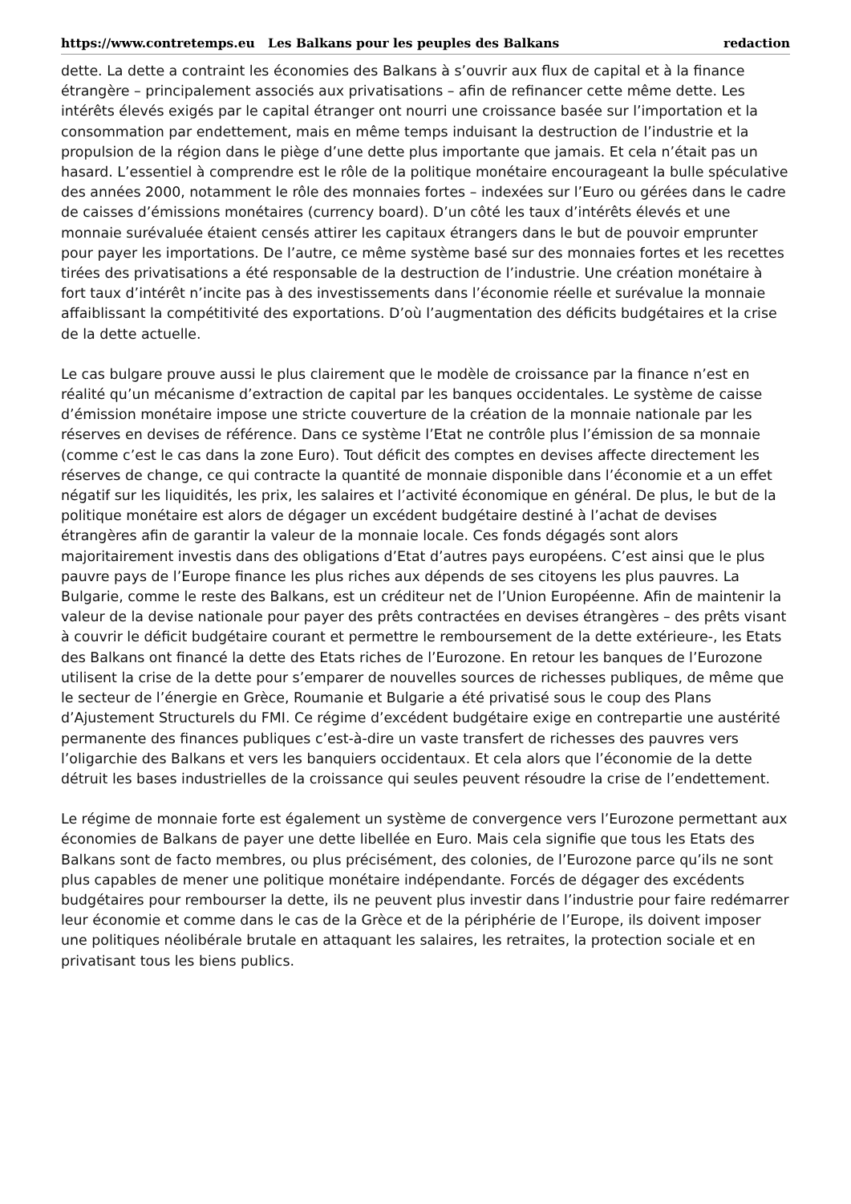https://www.contretemps.eu Les Balkans pour les peuples des Balkans redaction
dette. La dette a contraint les économies des Balkans à s’ouvrir aux flux de capital et à la finance étrangère – principalement associés aux privatisations – afin de refinancer cette même dette. Les intérêts élevés exigés par le capital étranger ont nourri une croissance basée sur l’importation et la consommation par endettement, mais en même temps induisant la destruction de l’industrie et la propulsion de la région dans le piège d’une dette plus importante que jamais. Et cela n’était pas un hasard. L’essentiel à comprendre est le rôle de la politique monétaire encourageant la bulle spéculative des années 2000, notamment le rôle des monnaies fortes – indexées sur l’Euro ou gérées dans le cadre de caisses d’émissions monétaires (currency board). D’un côté les taux d’intérêts élevés et une monnaie surévaluée étaient censés attirer les capitaux étrangers dans le but de pouvoir emprunter pour payer les importations. De l’autre, ce même système basé sur des monnaies fortes et les recettes tirées des privatisations a été responsable de la destruction de l’industrie. Une création monétaire à fort taux d’intérêt n’incite pas à des investissements dans l’économie réelle et surévalue la monnaie affaiblissant la compétitivité des exportations. D’où l’augmentation des déficits budgétaires et la crise de la dette actuelle.
Le cas bulgare prouve aussi le plus clairement que le modèle de croissance par la finance n’est en réalité qu’un mécanisme d’extraction de capital par les banques occidentales. Le système de caisse d’émission monétaire impose une stricte couverture de la création de la monnaie nationale par les réserves en devises de référence. Dans ce système l’Etat ne contrôle plus l’émission de sa monnaie (comme c’est le cas dans la zone Euro). Tout déficit des comptes en devises affecte directement les réserves de change, ce qui contracte la quantité de monnaie disponible dans l’économie et a un effet négatif sur les liquidités, les prix, les salaires et l’activité économique en général. De plus, le but de la politique monétaire est alors de dégager un excédent budgétaire destiné à l’achat de devises étrangères afin de garantir la valeur de la monnaie locale. Ces fonds dégagés sont alors majoritairement investis dans des obligations d’Etat d’autres pays européens. C’est ainsi que le plus pauvre pays de l’Europe finance les plus riches aux dépends de ses citoyens les plus pauvres. La Bulgarie, comme le reste des Balkans, est un créditeur net de l’Union Européenne. Afin de maintenir la valeur de la devise nationale pour payer des prêts contractées en devises étrangères – des prêts visant à couvrir le déficit budgétaire courant et permettre le remboursement de la dette extérieure-, les Etats des Balkans ont financé la dette des Etats riches de l’Eurozone. En retour les banques de l’Eurozone utilisent la crise de la dette pour s’emparer de nouvelles sources de richesses publiques, de même que le secteur de l’énergie en Grèce, Roumanie et Bulgarie a été privatisé sous le coup des Plans d’Ajustement Structurels du FMI. Ce régime d’excédent budgétaire exige en contrepartie une austérité permanente des finances publiques c’est-à-dire un vaste transfert de richesses des pauvres vers l’oligarchie des Balkans et vers les banquiers occidentaux. Et cela alors que l’économie de la dette détruit les bases industrielles de la croissance qui seules peuvent résoudre la crise de l’endettement.
Le régime de monnaie forte est également un système de convergence vers l’Eurozone permettant aux économies de Balkans de payer une dette libellée en Euro. Mais cela signifie que tous les Etats des Balkans sont de facto membres, ou plus précisément, des colonies, de l’Eurozone parce qu’ils ne sont plus capables de mener une politique monétaire indépendante. Forcés de dégager des excédents budgétaires pour rembourser la dette, ils ne peuvent plus investir dans l’industrie pour faire redémarrer leur économie et comme dans le cas de la Grèce et de la périphérie de l’Europe, ils doivent imposer une politiques néolibérale brutale en attaquant les salaires, les retraites, la protection sociale et en privatisant tous les biens publics.